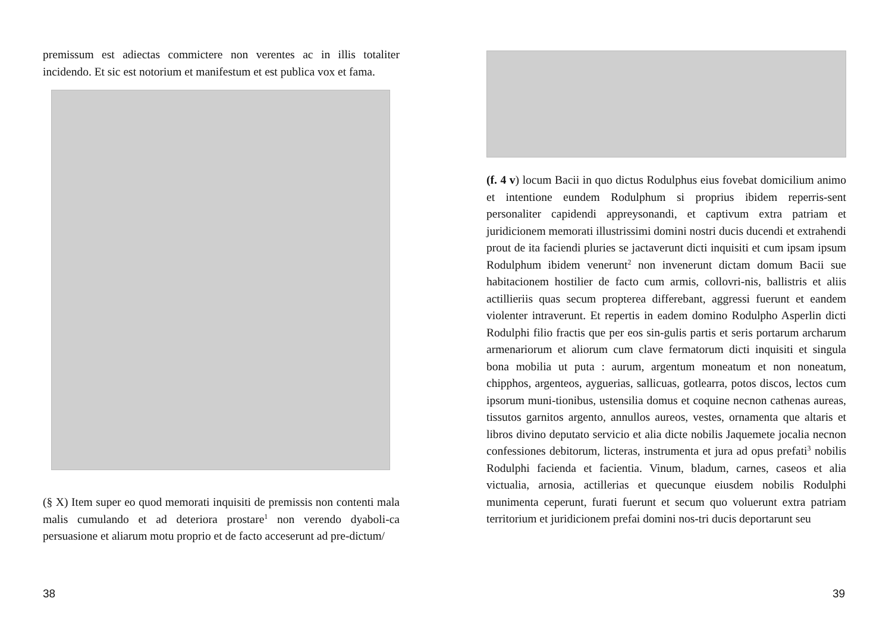premissum est adiectas commictere non verentes ac in illis totaliter incidendo. Et sic est notorium et manifestum et est publica vox et fama.
(§ X) Item super eo quod memorati inquisiti de premissis non contenti mala malis cumulando et ad deteriora prostare<sup>1</sup> non verendo dyaboli-ca persuasione et aliarum motu proprio et de facto acceserunt ad pre-dictum/
38
(f. 4 v) locum Bacii in quo dictus Rodulphus eius fovebat domicilium animo et intentione eundem Rodulphum si proprius ibidem reperris-sent personaliter capidendi appreysonandi, et captivum extra patriam et juridicionem memorati illustrissimi domini nostri ducis ducendi et extrahendi prout de ita faciendi pluries se jactaverunt dicti inquisiti et cum ipsam ipsum Rodulphum ibidem venerunt<sup>2</sup> non invenerunt dictam domum Bacii sue habitacionem hostilier de facto cum armis, collovri-nis, ballistris et aliis actillieriis quas secum propterea differebant, aggressi fuerunt et eandem violenter intraverunt. Et repertis in eadem domino Rodulpho Asperlin dicti Rodulphi filio fractis que per eos sin-gulis partis et seris portarum archarum armenariorum et aliorum cum clave fermatorum dicti inquisiti et singula bona mobilia ut puta : aurum, argentum moneatum et non noneatum, chipphos, argenteos, ayguerias, sallicuas, gotlearra, potos discos, lectos cum ipsorum muni-tionibus, ustensilia domus et coquine necnon cathenas aureas, tissutos garnitos argento, annullos aureos, vestes, ornamenta que altaris et libros divino deputato servicio et alia dicte nobilis Jaquemete jocalia necnon confessiones debitorum, licteras, instrumenta et jura ad opus prefati<sup>3</sup> nobilis Rodulphi facienda et facientia. Vinum, bladum, carnes, caseos et alia victualia, arnosia, actillerias et quecunque eiusdem nobilis Rodulphi munimenta ceperunt, furati fuerunt et secum quo voluerunt extra patriam territorium et juridicionem prefai domini nos-tri ducis deportarunt seu
39